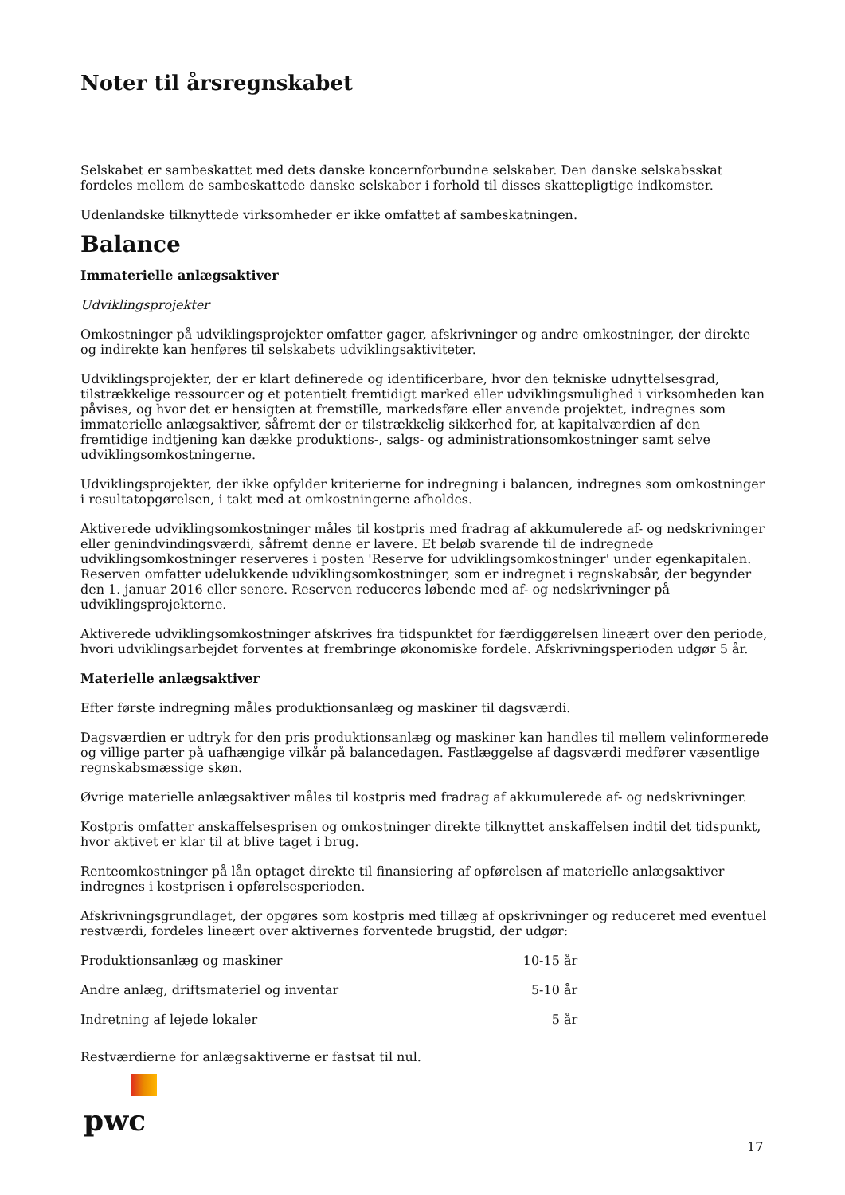Noter til årsregnskabet
Selskabet er sambeskattet med dets danske koncernforbundne selskaber. Den danske selskabsskat fordeles mellem de sambeskattede danske selskaber i forhold til disses skattepligtige indkomster.
Udenlandske tilknyttede virksomheder er ikke omfattet af sambeskatningen.
Balance
Immaterielle anlægsaktiver
Udviklingsprojekter
Omkostninger på udviklingsprojekter omfatter gager, afskrivninger og andre omkostninger, der direkte og indirekte kan henføres til selskabets udviklingsaktiviteter.
Udviklingsprojekter, der er klart definerede og identificerbare, hvor den tekniske udnyttelsesgrad, tilstrækkelige ressourcer og et potentielt fremtidigt marked eller udviklingsmulighed i virksomheden kan påvises, og hvor det er hensigten at fremstille, markedsføre eller anvende projektet, indregnes som immaterielle anlægsaktiver, såfremt der er tilstrækkelig sikkerhed for, at kapitalværdien af den fremtidige indtjening kan dække produktions-, salgs- og administrationsomkostninger samt selve udviklingsomkostningerne.
Udviklingsprojekter, der ikke opfylder kriterierne for indregning i balancen, indregnes som omkostninger i resultatopgørelsen, i takt med at omkostningerne afholdes.
Aktiverede udviklingsomkostninger måles til kostpris med fradrag af akkumulerede af- og nedskrivninger eller genindvindingsværdi, såfremt denne er lavere. Et beløb svarende til de indregnede udviklingsomkostninger reserveres i posten 'Reserve for udviklingsomkostninger' under egenkapitalen. Reserven omfatter udelukkende udviklingsomkostninger, som er indregnet i regnskabsår, der begynder den 1. januar 2016 eller senere. Reserven reduceres løbende med af- og nedskrivninger på udviklingsprojekterne.
Aktiverede udviklingsomkostninger afskrives fra tidspunktet for færdiggørelsen lineært over den periode, hvori udviklingsarbejdet forventes at frembringe økonomiske fordele. Afskrivningsperioden udgør 5 år.
Materielle anlægsaktiver
Efter første indregning måles produktionsanlæg og maskiner til dagsværdi.
Dagsværdien er udtryk for den pris produktionsanlæg og maskiner kan handles til mellem velinformerede og villige parter på uafhængige vilkår på balancedagen. Fastlæggelse af dagsværdi medfører væsentlige regnskabsmæssige skøn.
Øvrige materielle anlægsaktiver måles til kostpris med fradrag af akkumulerede af- og nedskrivninger.
Kostpris omfatter anskaffelsesprisen og omkostninger direkte tilknyttet anskaffelsen indtil det tidspunkt, hvor aktivet er klar til at blive taget i brug.
Renteomkostninger på lån optaget direkte til finansiering af opførelsen af materielle anlægsaktiver indregnes i kostprisen i opførelsesperioden.
Afskrivningsgrundlaget, der opgøres som kostpris med tillæg af opskrivninger og reduceret med eventuel restværdi, fordeles lineært over aktivernes forventede brugstid, der udgør:
| Produktionsanlæg og maskiner | 10-15 år |
| Andre anlæg, driftsmateriel og inventar | 5-10 år |
| Indretning af lejede lokaler | 5 år |
Restværdierne for anlægsaktiverne er fastsat til nul.
pwc
17